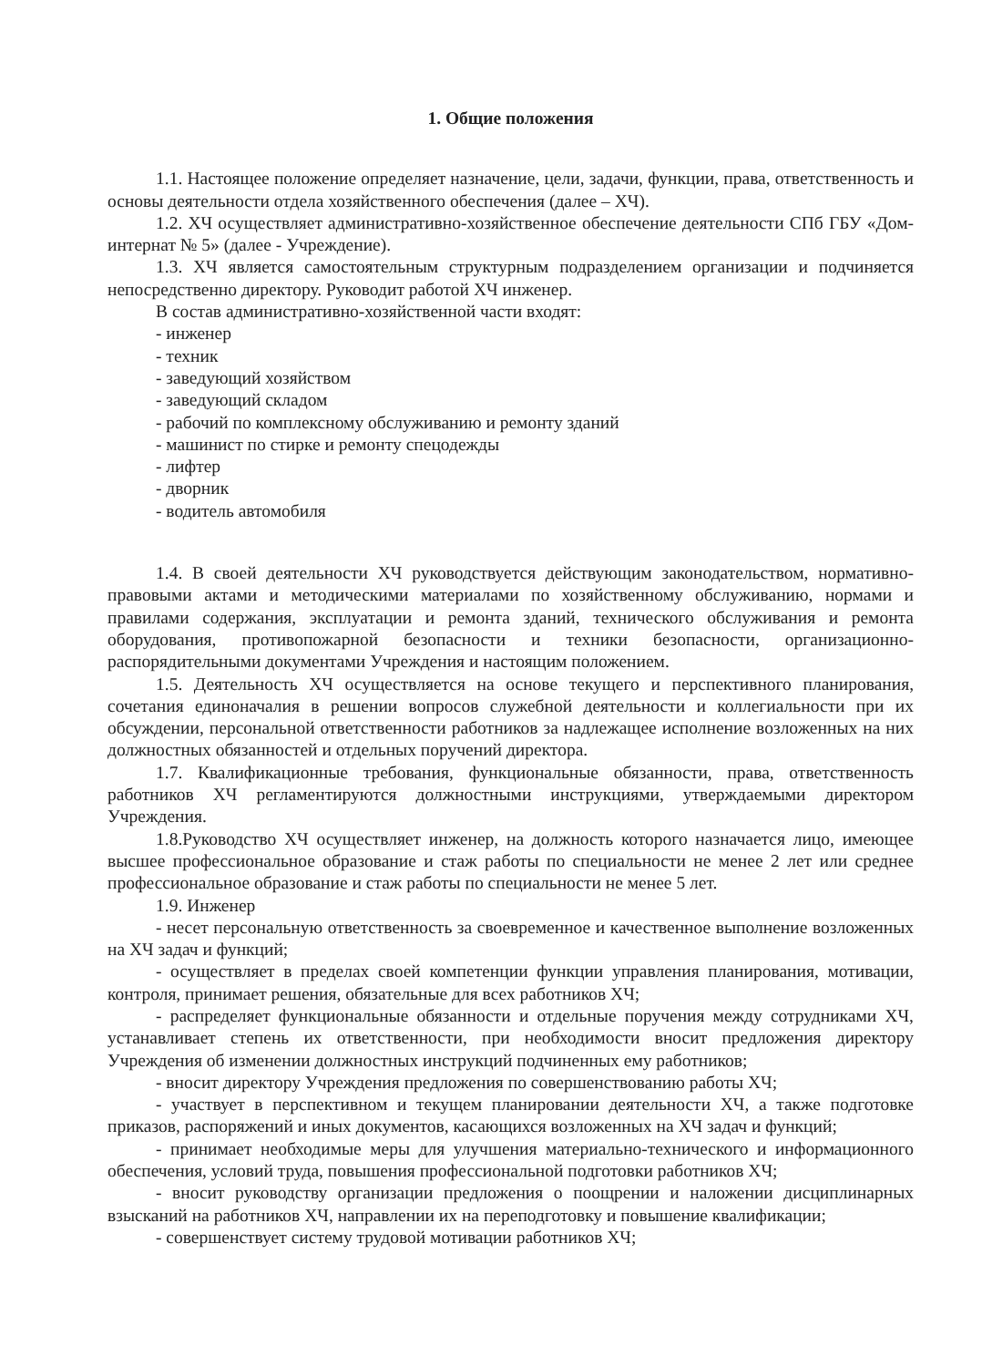1. Общие положения
1.1. Настоящее положение определяет назначение, цели, задачи, функции, права, ответственность и основы деятельности отдела хозяйственного обеспечения (далее – ХЧ).
1.2. ХЧ осуществляет административно-хозяйственное обеспечение деятельности СПб ГБУ «Дом-интернат № 5» (далее - Учреждение).
1.3. ХЧ является самостоятельным структурным подразделением организации и подчиняется непосредственно директору. Руководит работой ХЧ инженер.
В состав административно-хозяйственной части входят:
- инженер
- техник
- заведующий хозяйством
- заведующий складом
- рабочий по комплексному обслуживанию и ремонту зданий
- машинист по стирке и ремонту спецодежды
- лифтер
- дворник
- водитель автомобиля
1.4. В своей деятельности ХЧ руководствуется действующим законодательством, нормативно-правовыми актами и методическими материалами по хозяйственному обслуживанию, нормами и правилами содержания, эксплуатации и ремонта зданий, технического обслуживания и ремонта оборудования, противопожарной безопасности и техники безопасности, организационно-распорядительными документами Учреждения и настоящим положением.
1.5. Деятельность ХЧ осуществляется на основе текущего и перспективного планирования, сочетания единоначалия в решении вопросов служебной деятельности и коллегиальности при их обсуждении, персональной ответственности работников за надлежащее исполнение возложенных на них должностных обязанностей и отдельных поручений директора.
1.7. Квалификационные требования, функциональные обязанности, права, ответственность работников ХЧ регламентируются должностными инструкциями, утверждаемыми директором Учреждения.
1.8.Руководство ХЧ осуществляет инженер, на должность которого назначается лицо, имеющее высшее профессиональное образование и стаж работы по специальности не менее 2 лет или среднее профессиональное образование и стаж работы по специальности не менее 5 лет.
1.9. Инженер
- несет персональную ответственность за своевременное и качественное выполнение возложенных на ХЧ задач и функций;
- осуществляет в пределах своей компетенции функции управления планирования, мотивации, контроля, принимает решения, обязательные для всех работников ХЧ;
- распределяет функциональные обязанности и отдельные поручения между сотрудниками ХЧ, устанавливает степень их ответственности, при необходимости вносит предложения директору Учреждения об изменении должностных инструкций подчиненных ему работников;
- вносит директору Учреждения предложения по совершенствованию работы ХЧ;
- участвует в перспективном и текущем планировании деятельности ХЧ, а также подготовке приказов, распоряжений и иных документов, касающихся возложенных на ХЧ задач и функций;
- принимает необходимые меры для улучшения материально-технического и информационного обеспечения, условий труда, повышения профессиональной подготовки работников ХЧ;
- вносит руководству организации предложения о поощрении и наложении дисциплинарных взысканий на работников ХЧ, направлении их на переподготовку и повышение квалификации;
- совершенствует систему трудовой мотивации работников ХЧ;